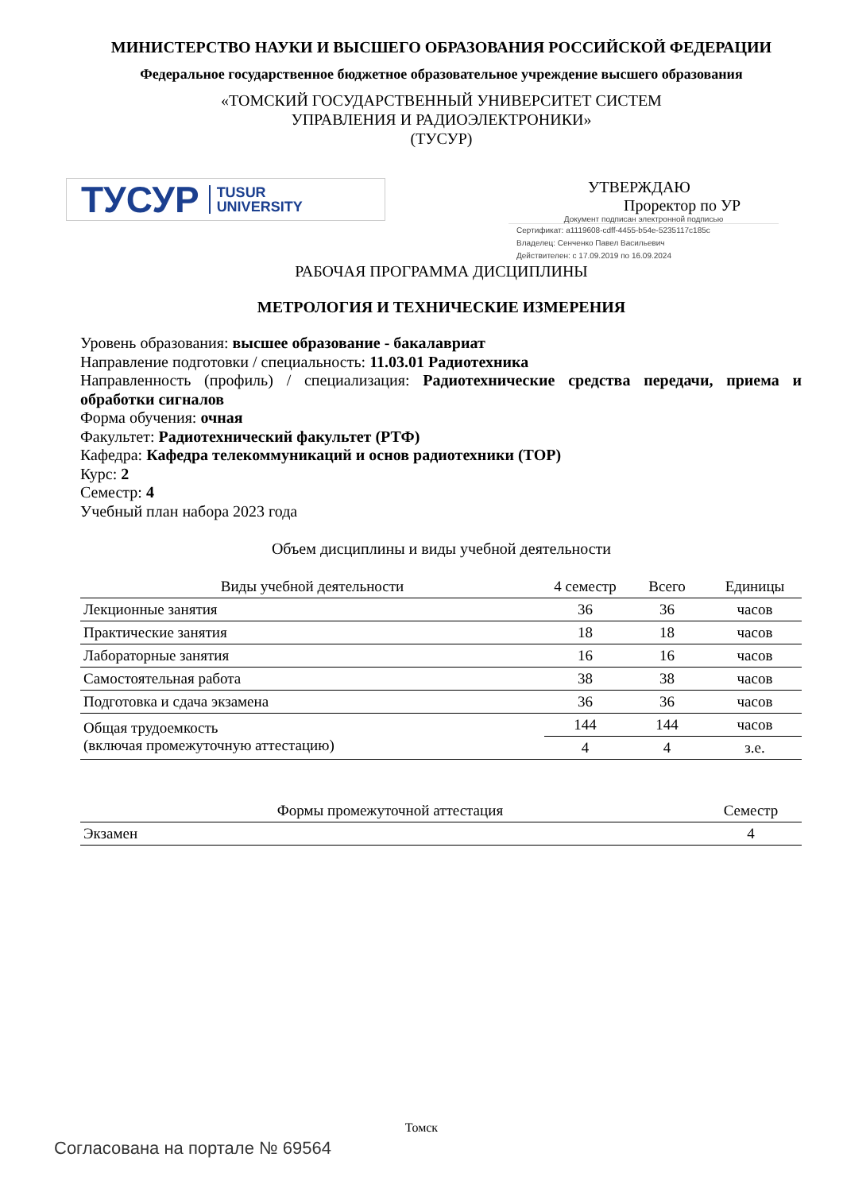МИНИСТЕРСТВО НАУКИ И ВЫСШЕГО ОБРАЗОВАНИЯ РОССИЙСКОЙ ФЕДЕРАЦИИ
Федеральное государственное бюджетное образовательное учреждение высшего образования
«ТОМСКИЙ ГОСУДАРСТВЕННЫЙ УНИВЕРСИТЕТ СИСТЕМ
УПРАВЛЕНИЯ И РАДИОЭЛЕКТРОНИКИ»
(ТУСУР)
ТУСУР TUSUR
UNIVERSITY
УТВЕРЖДАЮ
Проректор по УР
Документ подписан электронной подписью
Сертификат: a1119608-cdff-4455-b54e-5235117c185c
Владелец: Сенченко Павел Васильевич
Действителен: с 17.09.2019 по 16.09.2024
РАБОЧАЯ ПРОГРАММА ДИСЦИПЛИНЫ
МЕТРОЛОГИЯ И ТЕХНИЧЕСКИЕ ИЗМЕРЕНИЯ
Уровень образования: высшее образование - бакалавриат
Направление подготовки / специальность: 11.03.01 Радиотехника
Направленность (профиль) / специализация: Радиотехнические средства передачи, приема и обработки сигналов
Форма обучения: очная
Факультет: Радиотехнический факультет (РТФ)
Кафедра: Кафедра телекоммуникаций и основ радиотехники (ТОР)
Курс: 2
Семестр: 4
Учебный план набора 2023 года
Объем дисциплины и виды учебной деятельности
| Виды учебной деятельности | 4 семестр | Всего | Единицы |
| --- | --- | --- | --- |
| Лекционные занятия | 36 | 36 | часов |
| Практические занятия | 18 | 18 | часов |
| Лабораторные занятия | 16 | 16 | часов |
| Самостоятельная работа | 38 | 38 | часов |
| Подготовка и сдача экзамена | 36 | 36 | часов |
| Общая трудоемкость (включая промежуточную аттестацию) | 144 | 144 | часов |
| | 4 | 4 | з.е. |
| Формы промежуточной аттестация | Семестр |
| --- | --- |
| Экзамен | 4 |
Томск
Согласована на портале № 69564